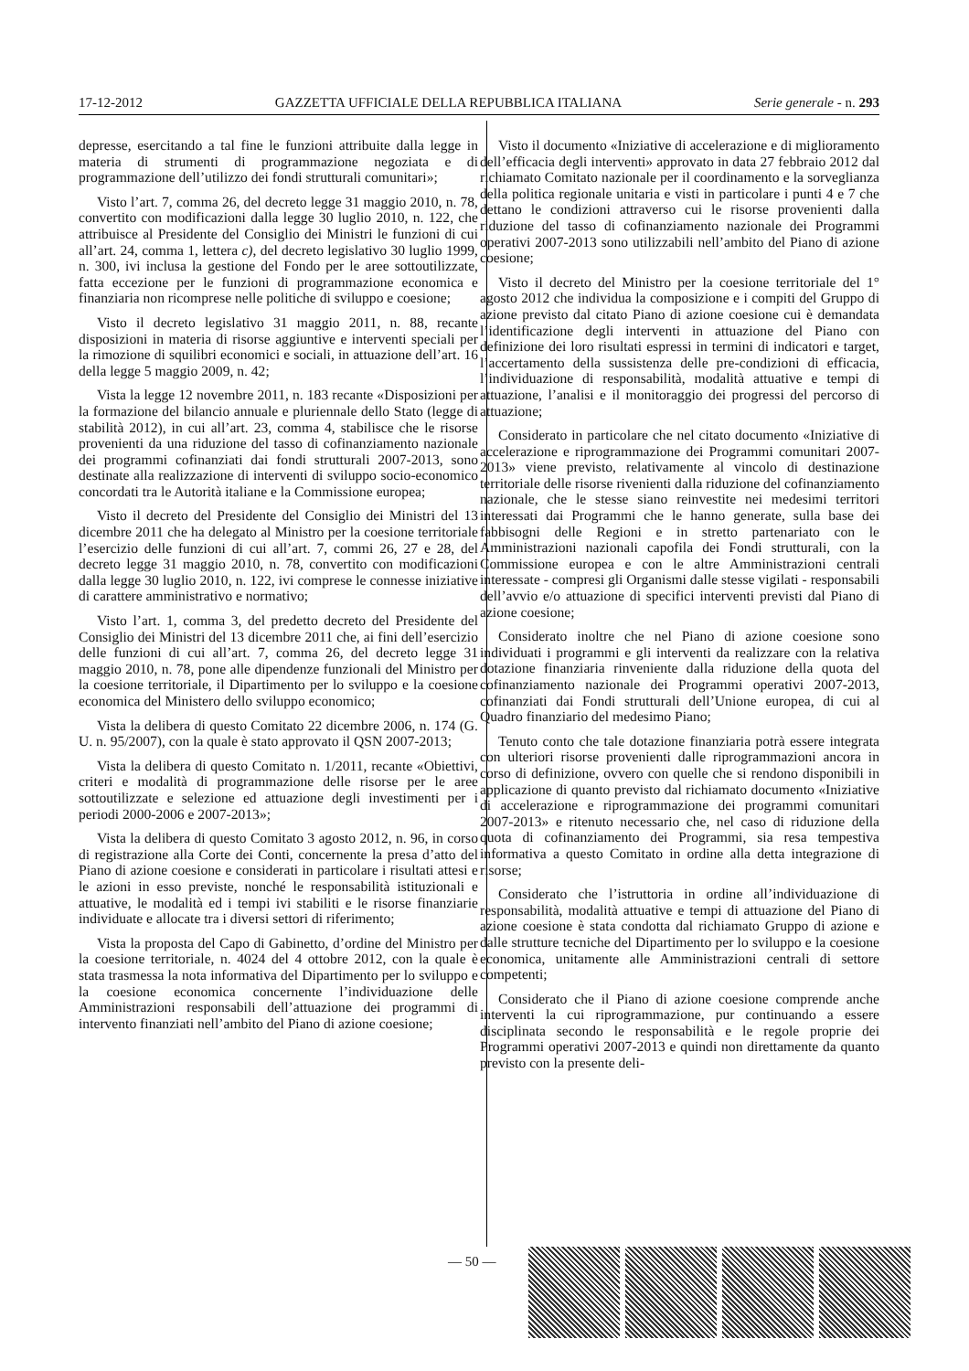17-12-2012 GAZZETTA UFFICIALE DELLA REPUBBLICA ITALIANA Serie generale - n. 293
depresse, esercitando a tal fine le funzioni attribuite dalla legge in materia di strumenti di programmazione negoziata e di programmazione dell’utilizzo dei fondi strutturali comunitari»;
Visto l’art. 7, comma 26, del decreto legge 31 maggio 2010, n. 78, convertito con modificazioni dalla legge 30 luglio 2010, n. 122, che attribuisce al Presidente del Consiglio dei Ministri le funzioni di cui all’art. 24, comma 1, lettera c), del decreto legislativo 30 luglio 1999, n. 300, ivi inclusa la gestione del Fondo per le aree sottoutilizzate, fatta eccezione per le funzioni di programmazione economica e finanziaria non ricomprese nelle politiche di sviluppo e coesione;
Visto il decreto legislativo 31 maggio 2011, n. 88, recante disposizioni in materia di risorse aggiuntive e interventi speciali per la rimozione di squilibri economici e sociali, in attuazione dell’art. 16 della legge 5 maggio 2009, n. 42;
Vista la legge 12 novembre 2011, n. 183 recante «Disposizioni per la formazione del bilancio annuale e pluriennale dello Stato (legge di stabilità 2012), in cui all’art. 23, comma 4, stabilisce che le risorse provenienti da una riduzione del tasso di cofinanziamento nazionale dei programmi cofinanziati dai fondi strutturali 2007-2013, sono destinate alla realizzazione di interventi di sviluppo socio-economico concordati tra le Autorità italiane e la Commissione europea;
Visto il decreto del Presidente del Consiglio dei Ministri del 13 dicembre 2011 che ha delegato al Ministro per la coesione territoriale l’esercizio delle funzioni di cui all’art. 7, commi 26, 27 e 28, del decreto legge 31 maggio 2010, n. 78, convertito con modificazioni dalla legge 30 luglio 2010, n. 122, ivi comprese le connesse iniziative di carattere amministrativo e normativo;
Visto l’art. 1, comma 3, del predetto decreto del Presidente del Consiglio dei Ministri del 13 dicembre 2011 che, ai fini dell’esercizio delle funzioni di cui all’art. 7, comma 26, del decreto legge 31 maggio 2010, n. 78, pone alle dipendenze funzionali del Ministro per la coesione territoriale, il Dipartimento per lo sviluppo e la coesione economica del Ministero dello sviluppo economico;
Vista la delibera di questo Comitato 22 dicembre 2006, n. 174 (G. U. n. 95/2007), con la quale è stato approvato il QSN 2007-2013;
Vista la delibera di questo Comitato n. 1/2011, recante «Obiettivi, criteri e modalità di programmazione delle risorse per le aree sottoutilizzate e selezione ed attuazione degli investimenti per i periodi 2000-2006 e 2007-2013»;
Vista la delibera di questo Comitato 3 agosto 2012, n. 96, in corso di registrazione alla Corte dei Conti, concernente la presa d’atto del Piano di azione coesione e considerati in particolare i risultati attesi e le azioni in esso previste, nonché le responsabilità istituzionali e attuative, le modalità ed i tempi ivi stabiliti e le risorse finanziarie individuate e allocate tra i diversi settori di riferimento;
Vista la proposta del Capo di Gabinetto, d’ordine del Ministro per la coesione territoriale, n. 4024 del 4 ottobre 2012, con la quale è stata trasmessa la nota informativa del Dipartimento per lo sviluppo e la coesione economica concernente l’individuazione delle Amministrazioni responsabili dell’attuazione dei programmi di intervento finanziati nell’ambito del Piano di azione coesione;
Visto il documento «Iniziative di accelerazione e di miglioramento dell’efficacia degli interventi» approvato in data 27 febbraio 2012 dal richiamato Comitato nazionale per il coordinamento e la sorveglianza della politica regionale unitaria e visti in particolare i punti 4 e 7 che dettano le condizioni attraverso cui le risorse provenienti dalla riduzione del tasso di cofinanziamento nazionale dei Programmi operativi 2007-2013 sono utilizzabili nell’ambito del Piano di azione coesione;
Visto il decreto del Ministro per la coesione territoriale del 1° agosto 2012 che individua la composizione e i compiti del Gruppo di azione previsto dal citato Piano di azione coesione cui è demandata l’identificazione degli interventi in attuazione del Piano con definizione dei loro risultati espressi in termini di indicatori e target, l’accertamento della sussistenza delle pre-condizioni di efficacia, l’individuazione di responsabilità, modalità attuative e tempi di attuazione, l’analisi e il monitoraggio dei progressi del percorso di attuazione;
Considerato in particolare che nel citato documento «Iniziative di accelerazione e riprogrammazione dei Programmi comunitari 2007-2013» viene previsto, relativamente al vincolo di destinazione territoriale delle risorse rivenienti dalla riduzione del cofinanziamento nazionale, che le stesse siano reinvestite nei medesimi territori interessati dai Programmi che le hanno generate, sulla base dei fabbisogni delle Regioni e in stretto partenariato con le Amministrazioni nazionali capofila dei Fondi strutturali, con la Commissione europea e con le altre Amministrazioni centrali interessate - compresi gli Organismi dalle stesse vigilati - responsabili dell’avvio e/o attuazione di specifici interventi previsti dal Piano di azione coesione;
Considerato inoltre che nel Piano di azione coesione sono individuati i programmi e gli interventi da realizzare con la relativa dotazione finanziaria rinveniente dalla riduzione della quota del cofinanziamento nazionale dei Programmi operativi 2007-2013, cofinanziati dai Fondi strutturali dell’Unione europea, di cui al Quadro finanziario del medesimo Piano;
Tenuto conto che tale dotazione finanziaria potrà essere integrata con ulteriori risorse provenienti dalle riprogrammazioni ancora in corso di definizione, ovvero con quelle che si rendono disponibili in applicazione di quanto previsto dal richiamato documento «Iniziative di accelerazione e riprogrammazione dei programmi comunitari 2007-2013» e ritenuto necessario che, nel caso di riduzione della quota di cofinanziamento dei Programmi, sia resa tempestiva informativa a questo Comitato in ordine alla detta integrazione di risorse;
Considerato che l’istruttoria in ordine all’individuazione di responsabilità, modalità attuative e tempi di attuazione del Piano di azione coesione è stata condotta dal richiamato Gruppo di azione e dalle strutture tecniche del Dipartimento per lo sviluppo e la coesione economica, unitamente alle Amministrazioni centrali di settore competenti;
Considerato che il Piano di azione coesione comprende anche interventi la cui riprogrammazione, pur continuando a essere disciplinata secondo le responsabilità e le regole proprie dei Programmi operativi 2007-2013 e quindi non direttamente da quanto previsto con la presente deli-
— 50 —